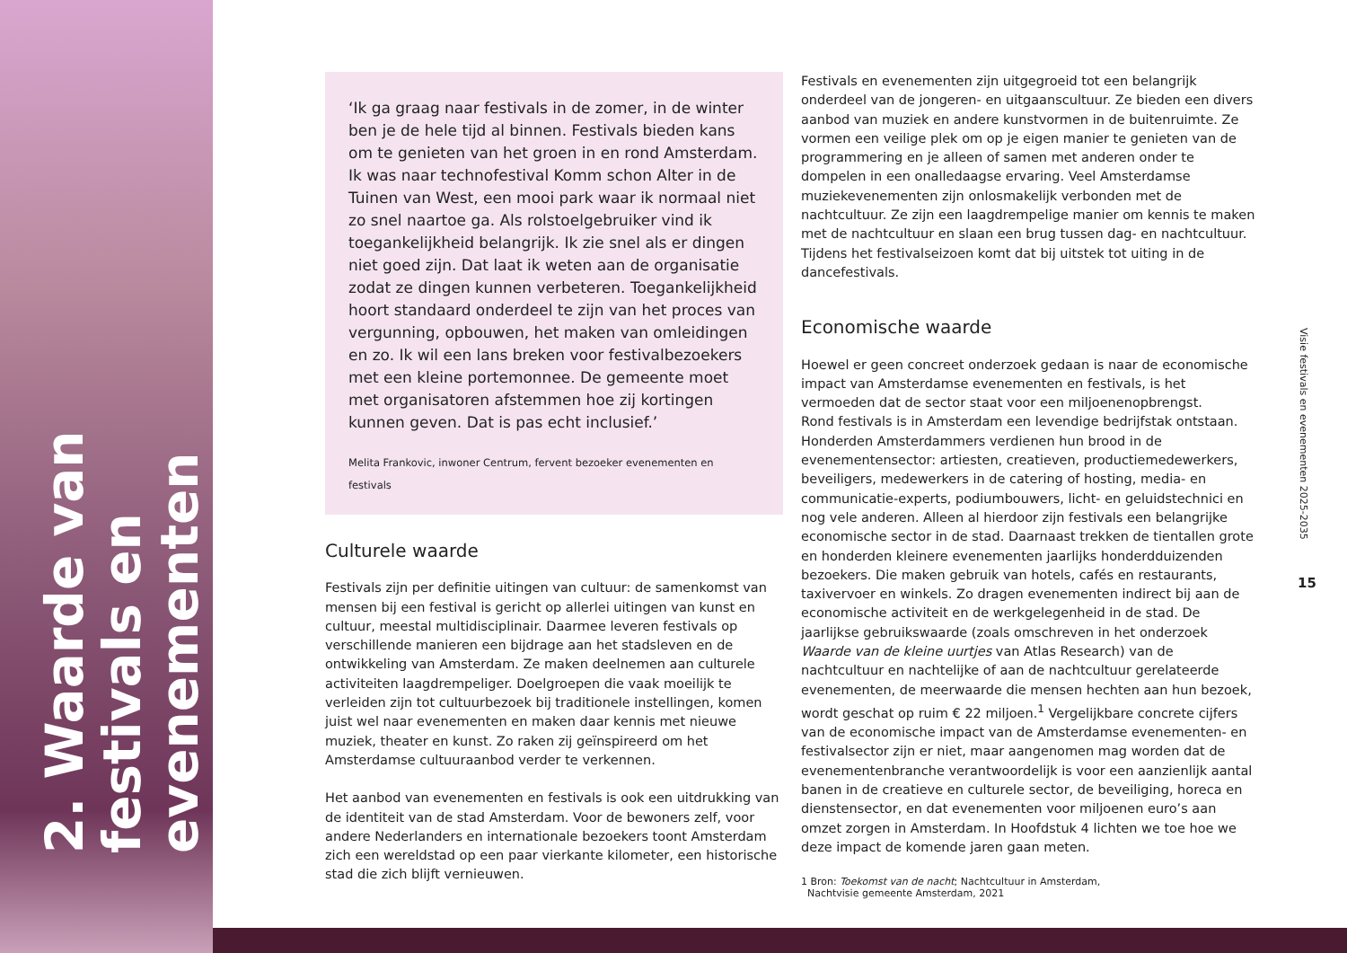2. Waarde van festivals en evenementen
‘Ik ga graag naar festivals in de zomer, in de winter ben je de hele tijd al binnen. Festivals bieden kans om te genieten van het groen in en rond Amsterdam. Ik was naar technofestival Komm schon Alter in de Tuinen van West, een mooi park waar ik normaal niet zo snel naartoe ga. Als rolstoelgebruiker vind ik toegankelijkheid belangrijk. Ik zie snel als er dingen niet goed zijn. Dat laat ik weten aan de organisatie zodat ze dingen kunnen verbeteren. Toegankelijkheid hoort standaard onderdeel te zijn van het proces van vergunning, opbouwen, het maken van omleidingen en zo. Ik wil een lans breken voor festivalbezoekers met een kleine portemonnee. De gemeente moet met organisatoren afstemmen hoe zij kortingen kunnen geven. Dat is pas echt inclusief.’
Melita Frankovic, inwoner Centrum, fervent bezoeker evenementen en festivals
Culturele waarde
Festivals zijn per definitie uitingen van cultuur: de samenkomst van mensen bij een festival is gericht op allerlei uitingen van kunst en cultuur, meestal multidisciplinair. Daarmee leveren festivals op verschillende manieren een bijdrage aan het stadsleven en de ontwikkeling van Amsterdam. Ze maken deelnemen aan culturele activiteiten laagdrempeliger. Doelgroepen die vaak moeilijk te verleiden zijn tot cultuurbezoek bij traditionele instellingen, komen juist wel naar evenementen en maken daar kennis met nieuwe muziek, theater en kunst. Zo raken zij geïnspireerd om het Amsterdamse cultuuraanbod verder te verkennen.
Het aanbod van evenementen en festivals is ook een uitdrukking van de identiteit van de stad Amsterdam. Voor de bewoners zelf, voor andere Nederlanders en internationale bezoekers toont Amsterdam zich een wereldstad op een paar vierkante kilometer, een historische stad die zich blijft vernieuwen.
Festivals en evenementen zijn uitgegroeid tot een belangrijk onderdeel van de jongeren- en uitgaanscultuur. Ze bieden een divers aanbod van muziek en andere kunstvormen in de buitenruimte. Ze vormen een veilige plek om op je eigen manier te genieten van de programmering en je alleen of samen met anderen onder te dompelen in een onalledaagse ervaring. Veel Amsterdamse muziekevenementen zijn onlosmakelijk verbonden met de nachtcultuur. Ze zijn een laagdrempelige manier om kennis te maken met de nachtcultuur en slaan een brug tussen dag- en nachtcultuur. Tijdens het festivalseizoen komt dat bij uitstek tot uiting in de dancefestivals.
Economische waarde
Hoewel er geen concreet onderzoek gedaan is naar de economische impact van Amsterdamse evenementen en festivals, is het vermoeden dat de sector staat voor een miljoenenopbrengst.
Rond festivals is in Amsterdam een levendige bedrijfstak ontstaan. Honderden Amsterdammers verdienen hun brood in de evenementensector: artiesten, creatieven, productiemedewerkers, beveiligers, medewerkers in de catering of hosting, media- en communicatie-experts, podiumbouwers, licht- en geluidstechnici en nog vele anderen. Alleen al hierdoor zijn festivals een belangrijke economische sector in de stad. Daarnaast trekken de tientallen grote en honderden kleinere evenementen jaarlijks honderdduizenden bezoekers. Die maken gebruik van hotels, cafés en restaurants, taxivervoer en winkels. Zo dragen evenementen indirect bij aan de economische activiteit en de werkgelegenheid in de stad. De jaarlijkse gebruikswaarde (zoals omschreven in het onderzoek Waarde van de kleine uurtjes van Atlas Research) van de nachtcultuur en nachtelijke of aan de nachtcultuur gerelateerde evenementen, de meerwaarde die mensen hechten aan hun bezoek, wordt geschat op ruim € 22 miljoen.<sup>1</sup> Vergelijkbare concrete cijfers van de economische impact van de Amsterdamse evenementen- en festivalsector zijn er niet, maar aangenomen mag worden dat de evenementenbranche verantwoordelijk is voor een aanzienlijk aantal banen in de creatieve en culturele sector, de beveiliging, horeca en dienstensector, en dat evenementen voor miljoenen euro’s aan omzet zorgen in Amsterdam. In Hoofdstuk 4 lichten we toe hoe we deze impact de komende jaren gaan meten.
1 Bron: Toekomst van de nacht; Nachtcultuur in Amsterdam,
Nachtvisie gemeente Amsterdam, 2021
Visie festivals en evenementen 2025-2035
15